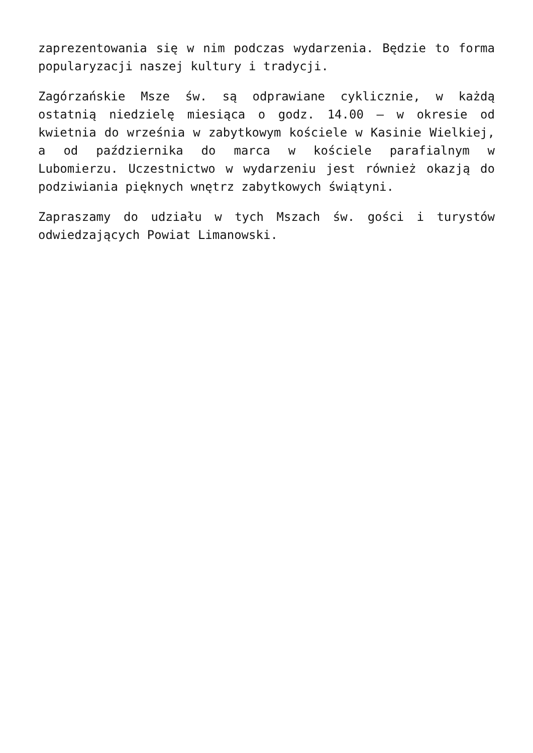zaprezentowania się w nim podczas wydarzenia. Będzie to forma popularyzacji naszej kultury i tradycji.
Zagórzańskie Msze św. są odprawiane cyklicznie, w każdą ostatnią niedzielę miesiąca o godz. 14.00 – w okresie od kwietnia do września w zabytkowym kościele w Kasinie Wielkiej, a od października do marca w kościele parafialnym w Lubomierzu. Uczestnictwo w wydarzeniu jest również okazją do podziwiania pięknych wnętrz zabytkowych świątyni.
Zapraszamy do udziału w tych Mszach św. gości i turystów odwiedzających Powiat Limanowski.